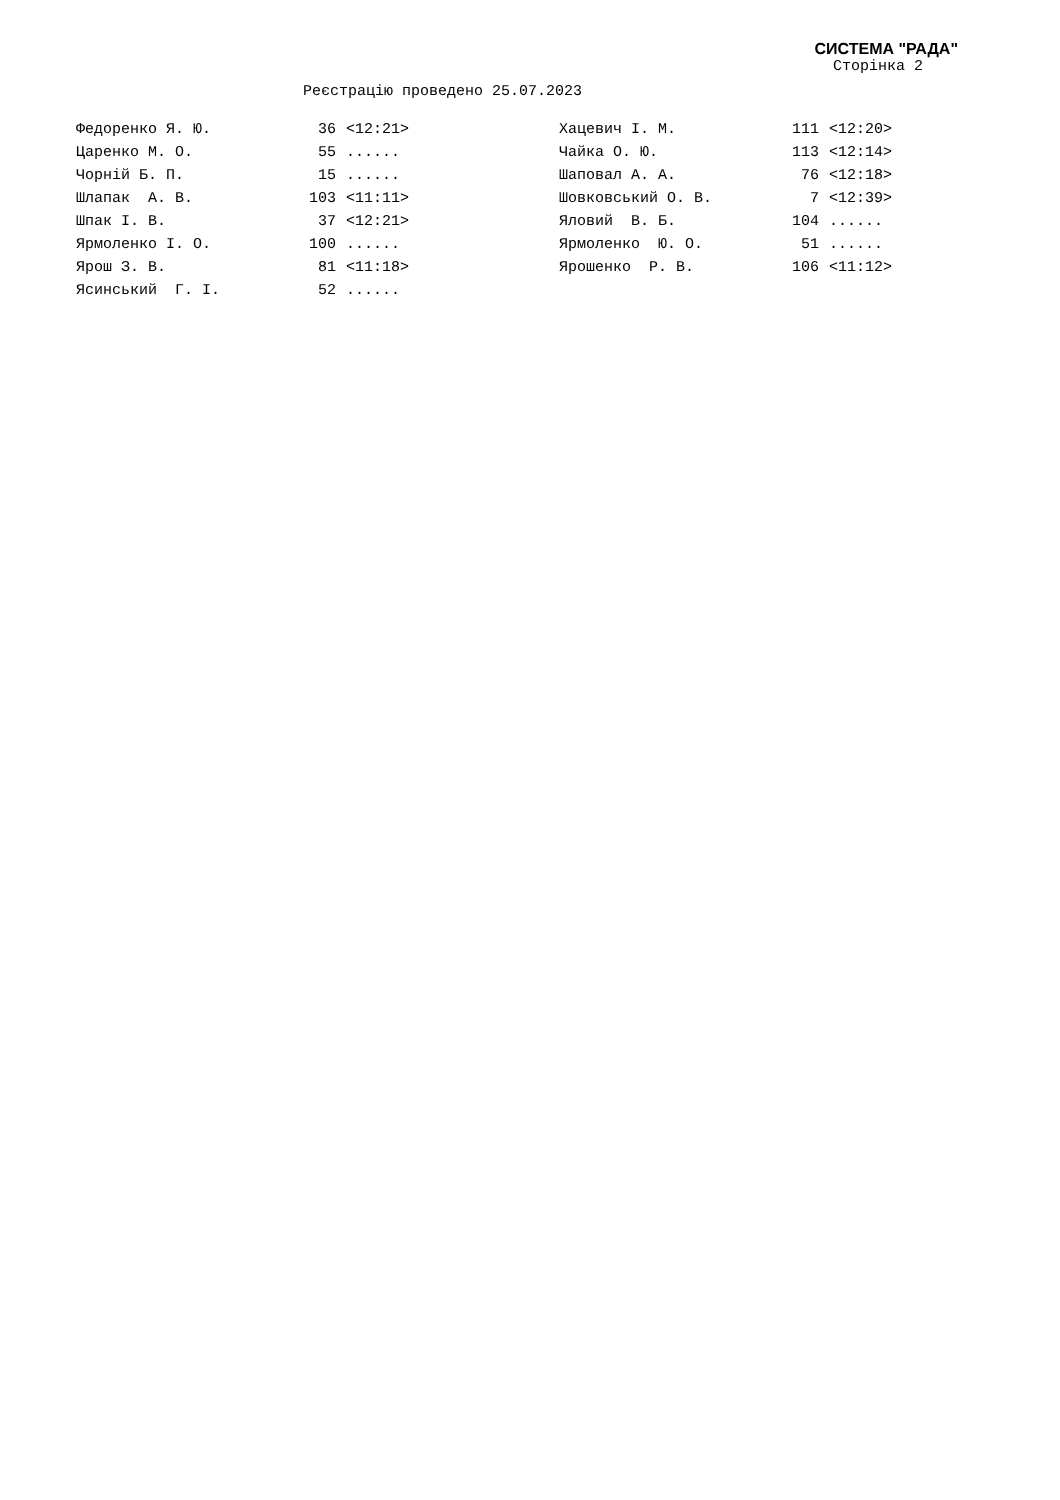СИСТЕМА "РАДА"
Сторінка 2
Реєстрацію проведено 25.07.2023
| Федоренко Я. Ю. | 36 | <12:21> | Хацевич І. М. | 111 | <12:20> |
| Царенко М. О. | 55 | ...... | Чайка О. Ю. | 113 | <12:14> |
| Чорній Б. П. | 15 | ...... | Шаповал А. А. | 76 | <12:18> |
| Шлапак А. В. | 103 | <11:11> | Шовковський О. В. | 7 | <12:39> |
| Шпак І. В. | 37 | <12:21> | Яловий В. Б. | 104 | ...... |
| Ярмоленко І. О. | 100 | ...... | Ярмоленко Ю. О. | 51 | ...... |
| Ярош З. В. | 81 | <11:18> | Ярошенко Р. В. | 106 | <11:12> |
| Ясинський Г. І. | 52 | ...... | | | |